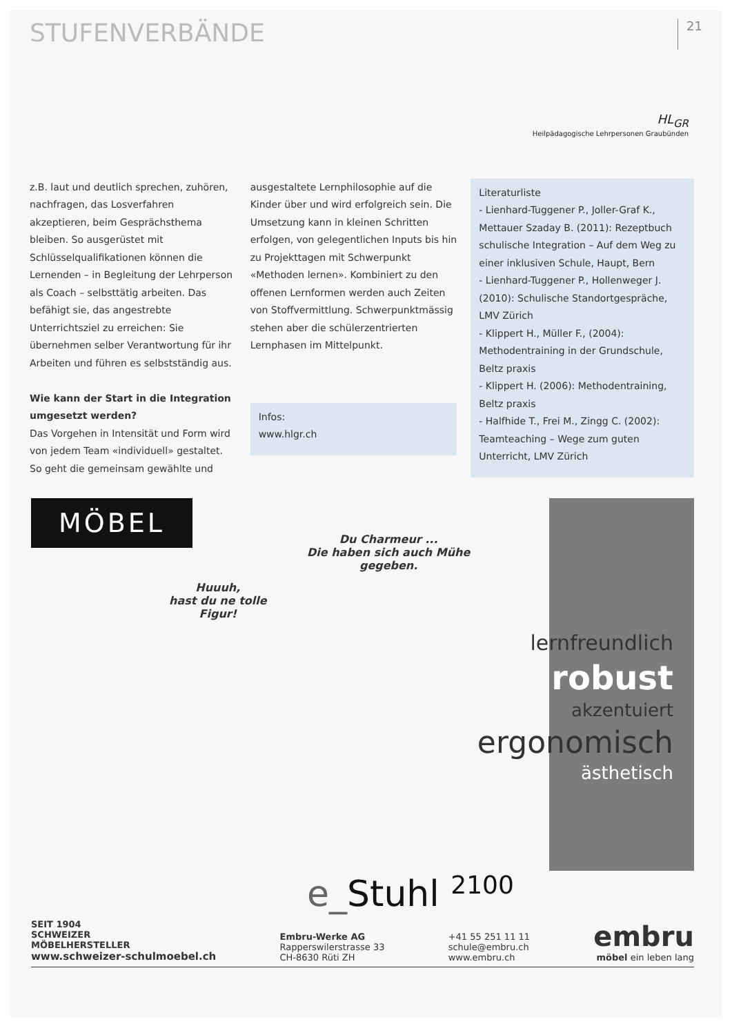STUFENVERBÄNDE
21
HL<sub>GR</sub>
Heilpädagogische Lehrpersonen Graubünden
z.B. laut und deutlich sprechen, zuhören, nachfragen, das Losverfahren akzeptieren, beim Gesprächsthema bleiben. So ausgerüstet mit Schlüsselqualifikationen können die Lernenden – in Begleitung der Lehrperson als Coach – selbsttätig arbeiten. Das befähigt sie, das angestrebte Unterrichtsziel zu erreichen: Sie übernehmen selber Verantwortung für ihr Arbeiten und führen es selbstständig aus.
Wie kann der Start in die Integration umgesetzt werden?
Das Vorgehen in Intensität und Form wird von jedem Team «individuell» gestaltet. So geht die gemeinsam gewählte und
ausgestaltete Lernphilosophie auf die Kinder über und wird erfolgreich sein. Die Umsetzung kann in kleinen Schritten erfolgen, von gelegentlichen Inputs bis hin zu Projekttagen mit Schwerpunkt «Methoden lernen». Kombiniert zu den offenen Lernformen werden auch Zeiten von Stoffvermittlung. Schwerpunktmässig stehen aber die schülerzentrierten Lernphasen im Mittelpunkt.
Infos:
www.hlgr.ch
Literaturliste
- Lienhard-Tuggener P., Joller-Graf K., Mettauer Szaday B. (2011): Rezeptbuch schulische Integration – Auf dem Weg zu einer inklusiven Schule, Haupt, Bern
- Lienhard-Tuggener P., Hollenweger J. (2010): Schulische Standortgespräche, LMV Zürich
- Klippert H., Müller F., (2004): Methodentraining in der Grundschule, Beltz praxis
- Klippert H. (2006): Methodentraining, Beltz praxis
- Halfhide T., Frei M., Zingg C. (2002): Teamteaching – Wege zum guten Unterricht, LMV Zürich
MÖBEL
Du Charmeur ...
Die haben sich auch Mühe
gegeben.
Huuuh,
hast du ne tolle
Figur!
lernfreundlich
robust
akzentuiert
ergonomisch
ästhetisch
e_Stuhl <sup>2100</sup>
SEIT 1904
SCHWEIZER
MÖBELHERSTELLER
www.schweizer-schulmoebel.ch
Embru-Werke AG
Rapperswilerstrasse 33
CH-8630 Rüti ZH
+41 55 251 11 11
schule@embru.ch
www.embru.ch
embru
möbel ein leben lang